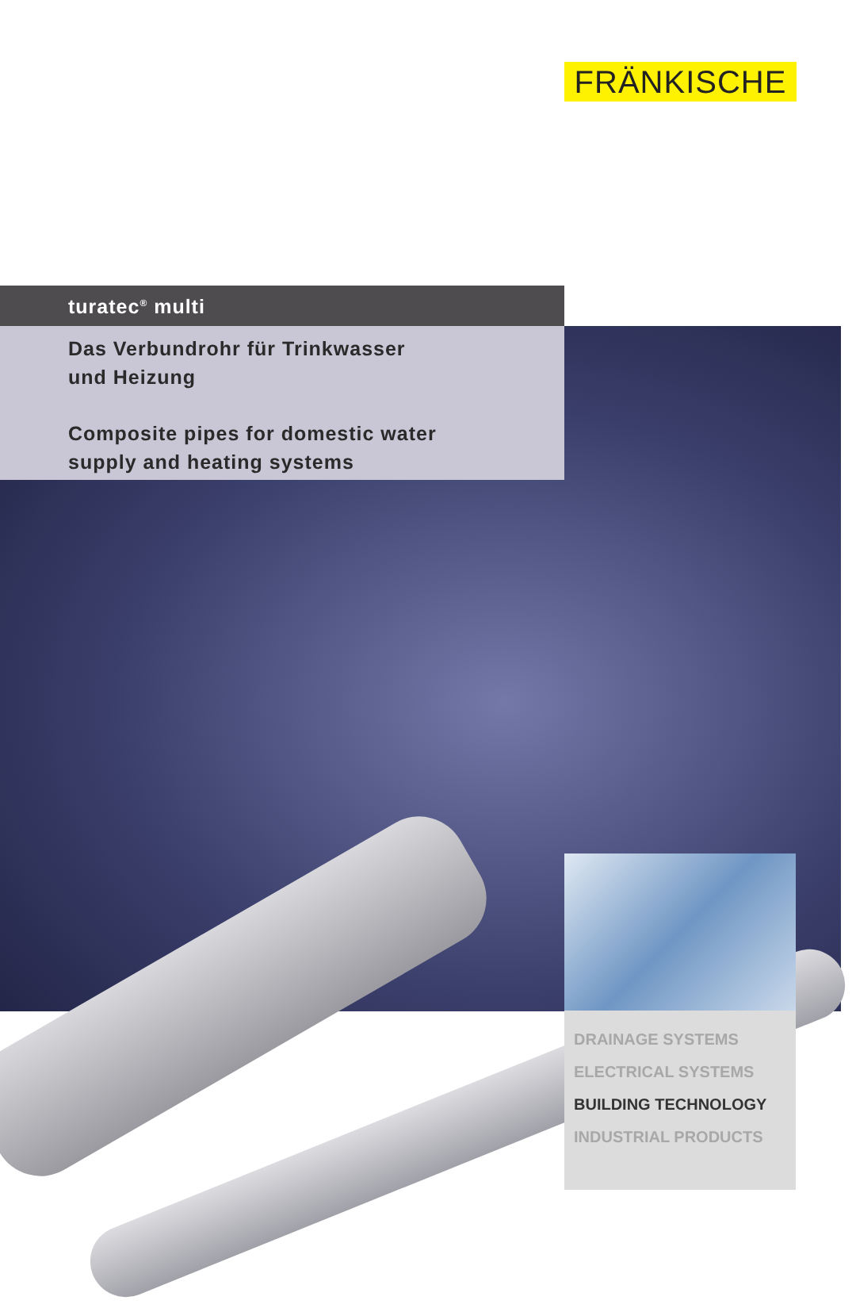FRÄNKISCHE
turatec<sup>®</sup> multi
Das Verbundrohr für Trinkwasser
und Heizung
Composite pipes for domestic water
supply and heating systems
DRAINAGE SYSTEMS
ELECTRICAL SYSTEMS
BUILDING TECHNOLOGY
INDUSTRIAL PRODUCTS